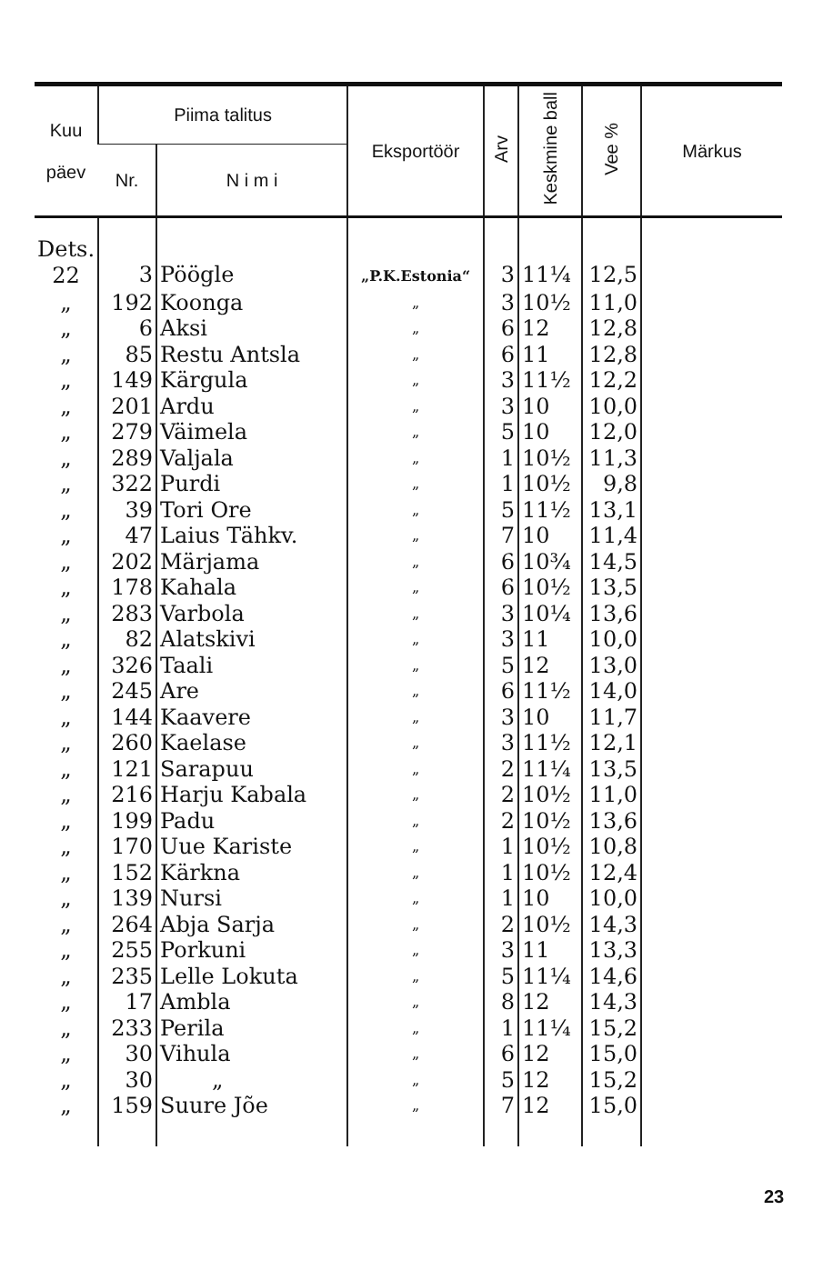| Kuu päev | Piima talitus | | Eksportöör | Arv | Keskmine ball | Vee % | Märkus |
| --- | --- | --- | --- | --- | --- | --- | --- |
| | Nr. | N i m i | | | | | |
| Dets. 22 | 3 | Pöögle | „P.K.Estonia“ | 3 | 11¼ | 12,5 | |
| „ | 192 | Koonga | „ | 3 | 10½ | 11,0 | |
| „ | 6 | Aksi | „ | 6 | 12 | 12,8 | |
| „ | 85 | Restu Antsla | „ | 6 | 11 | 12,8 | |
| „ | 149 | Kärgula | „ | 3 | 11½ | 12,2 | |
| „ | 201 | Ardu | „ | 3 | 10 | 10,0 | |
| „ | 279 | Väimela | „ | 5 | 10 | 12,0 | |
| „ | 289 | Valjala | „ | 1 | 10½ | 11,3 | |
| „ | 322 | Purdi | „ | 1 | 10½ | 9,8 | |
| „ | 39 | Tori Ore | „ | 5 | 11½ | 13,1 | |
| „ | 47 | Laius Tähkv. | „ | 7 | 10 | 11,4 | |
| „ | 202 | Märjama | „ | 6 | 10¾ | 14,5 | |
| „ | 178 | Kahala | „ | 6 | 10½ | 13,5 | |
| „ | 283 | Varbola | „ | 3 | 10¼ | 13,6 | |
| „ | 82 | Alatskivi | „ | 3 | 11 | 10,0 | |
| „ | 326 | Taali | „ | 5 | 12 | 13,0 | |
| „ | 245 | Are | „ | 6 | 11½ | 14,0 | |
| „ | 144 | Kaavere | „ | 3 | 10 | 11,7 | |
| „ | 260 | Kaelase | „ | 3 | 11½ | 12,1 | |
| „ | 121 | Sarapuu | „ | 2 | 11¼ | 13,5 | |
| „ | 216 | Harju Kabala | „ | 2 | 10½ | 11,0 | |
| „ | 199 | Padu | „ | 2 | 10½ | 13,6 | |
| „ | 170 | Uue Kariste | „ | 1 | 10½ | 10,8 | |
| „ | 152 | Kärkna | „ | 1 | 10½ | 12,4 | |
| „ | 139 | Nursi | „ | 1 | 10 | 10,0 | |
| „ | 264 | Abja Sarja | „ | 2 | 10½ | 14,3 | |
| „ | 255 | Porkuni | „ | 3 | 11 | 13,3 | |
| „ | 235 | Lelle Lokuta | „ | 5 | 11¼ | 14,6 | |
| „ | 17 | Ambla | „ | 8 | 12 | 14,3 | |
| „ | 233 | Perila | „ | 1 | 11¼ | 15,2 | |
| „ | 30 | Vihula | „ | 6 | 12 | 15,0 | |
| „ | 30 | „ | „ | 5 | 12 | 15,2 | |
| „ | 159 | Suure Jõe | „ | 7 | 12 | 15,0 | |
23